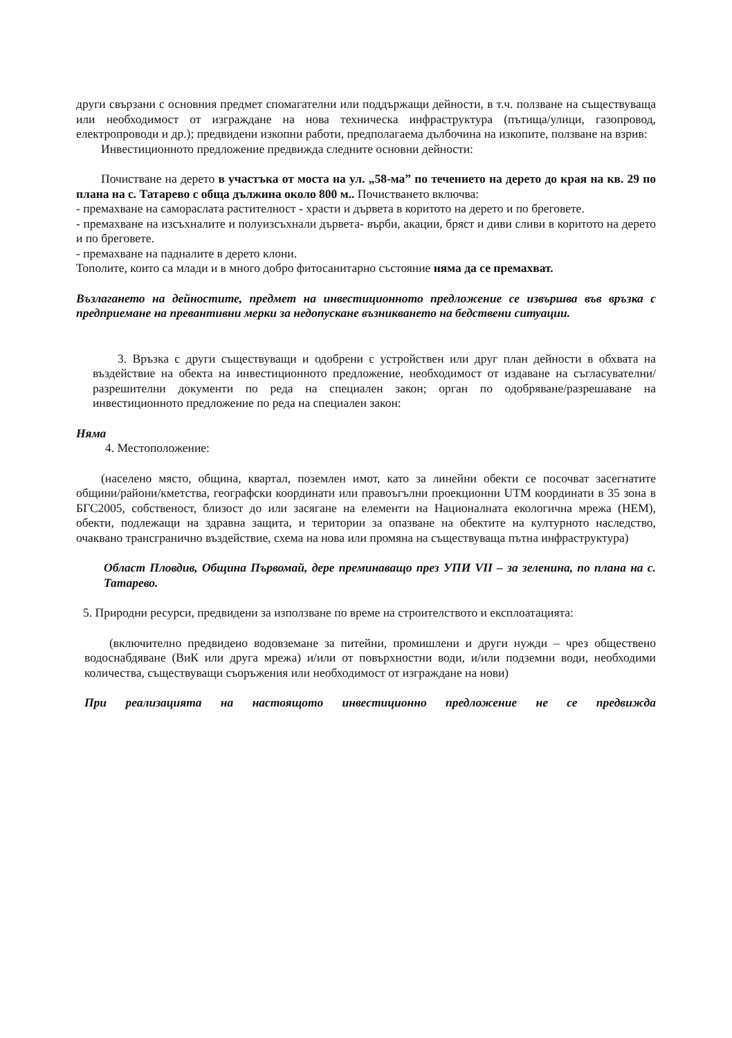други свързани с основния предмет спомагателни или поддържащи дейности, в т.ч. ползване на съществуваща или необходимост от изграждане на нова техническа инфраструктура (пътища/улици, газопровод, електропроводи и др.); предвидени изкопни работи, предполагаема дълбочина на изкопите, ползване на взрив:
Инвестиционното предложение предвижда следните основни дейности:
Почистване на дерето в участъка от моста на ул. „58-ма” по течението на дерето до края на кв. 29 по плана на с. Татарево с обща дължина около 800 м.. Почистването включва:
- премахване на самораслата растителност - храсти и дървета в коритото на дерето и по бреговете.
- премахване на изсъхналите и полуизсъхнали дървета- върби, акации, бряст и диви сливи в коритото на дерето и по бреговете.
- премахване на падналите в дерето клони.
Тополите, които са млади и в много добро фитосанитарно състояние няма да се премахват.
Възлагането на дейностите, предмет на инвестиционното предложение се извършва във връзка с предприемане на превантивни мерки за недопускане възникването на бедствени ситуации.
3. Връзка с други съществуващи и одобрени с устройствен или друг план дейности в обхвата на въздействие на обекта на инвестиционното предложение, необходимост от издаване на съгласувателни/разрешителни документи по реда на специален закон; орган по одобряване/разрешаване на инвестиционното предложение по реда на специален закон:
Няма
4. Местоположение:
(населено място, община, квартал, поземлен имот, като за линейни обекти се посочват засегнатите общини/райони/кметства, географски координати или правоъгълни проекционни UTM координати в 35 зона в БГС2005, собственост, близост до или засягане на елементи на Националната екологична мрежа (НЕМ), обекти, подлежащи на здравна защита, и територии за опазване на обектите на културното наследство, очаквано трансгранично въздействие, схема на нова или промяна на съществуваща пътна инфраструктура)
Област Пловдив, Община Първомай, дере преминаващо през УПИ VII – за зеленина, по плана на с. Татарево.
5. Природни ресурси, предвидени за използване по време на строителството и експлоатацията:
(включително предвидено водовземане за питейни, промишлени и други нужди – чрез обществено водоснабдяване (ВиК или друга мрежа) и/или от повърхностни води, и/или подземни води, необходими количества, съществуващи съоръжения или необходимост от изграждане на нови)
При реализацията на настоящото инвестиционно предложение не се предвижда